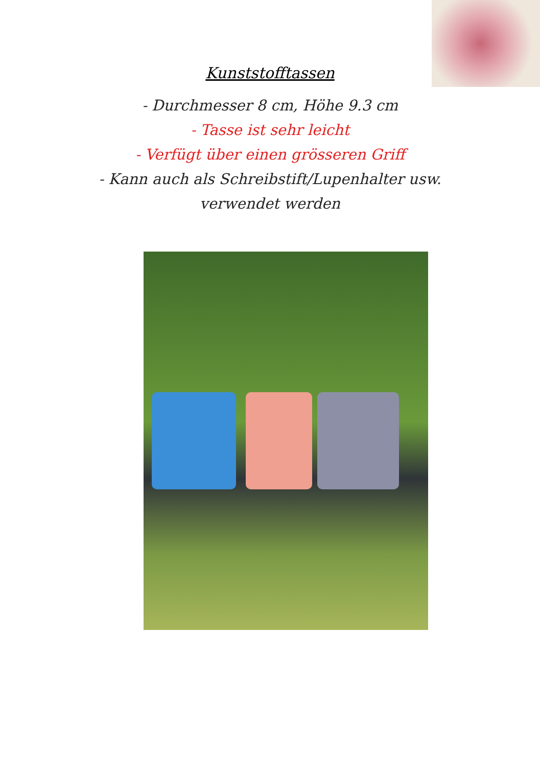Kunststofftassen
- Durchmesser 8 cm, Höhe 9.3 cm
- Tasse ist sehr leicht
- Verfügt über einen grösseren Griff
- Kann auch als Schreibstift/Lupenhalter usw.
verwendet werden